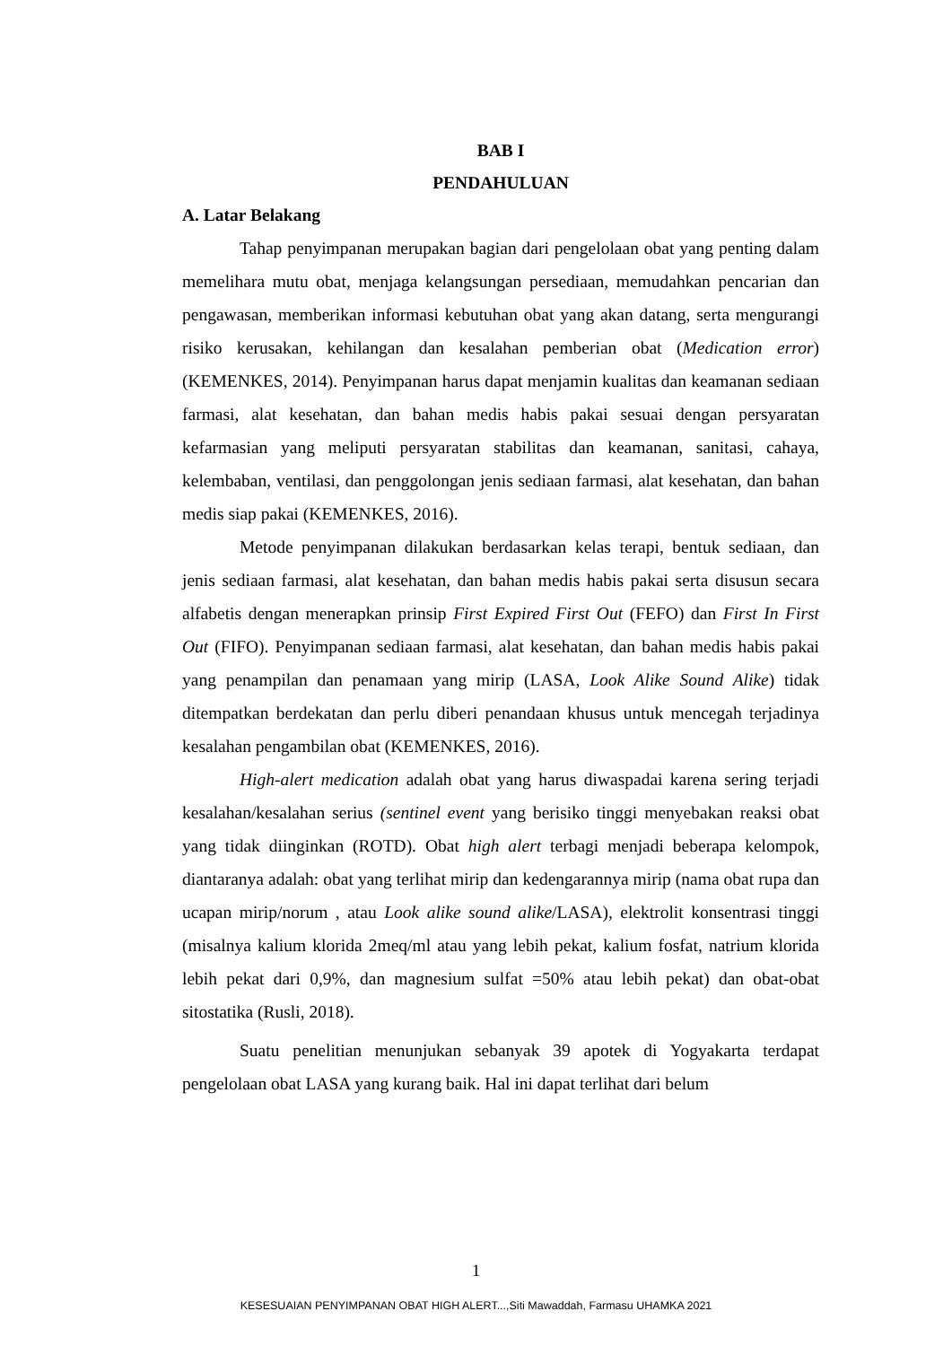BAB I
PENDAHULUAN
A. Latar Belakang
Tahap penyimpanan merupakan bagian dari pengelolaan obat yang penting dalam memelihara mutu obat, menjaga kelangsungan persediaan, memudahkan pencarian dan pengawasan, memberikan informasi kebutuhan obat yang akan datang, serta mengurangi risiko kerusakan, kehilangan dan kesalahan pemberian obat (Medication error) (KEMENKES, 2014). Penyimpanan harus dapat menjamin kualitas dan keamanan sediaan farmasi, alat kesehatan, dan bahan medis habis pakai sesuai dengan persyaratan kefarmasian yang meliputi persyaratan stabilitas dan keamanan, sanitasi, cahaya, kelembaban, ventilasi, dan penggolongan jenis sediaan farmasi, alat kesehatan, dan bahan medis siap pakai (KEMENKES, 2016).
Metode penyimpanan dilakukan berdasarkan kelas terapi, bentuk sediaan, dan jenis sediaan farmasi, alat kesehatan, dan bahan medis habis pakai serta disusun secara alfabetis dengan menerapkan prinsip First Expired First Out (FEFO) dan First In First Out (FIFO). Penyimpanan sediaan farmasi, alat kesehatan, dan bahan medis habis pakai yang penampilan dan penamaan yang mirip (LASA, Look Alike Sound Alike) tidak ditempatkan berdekatan dan perlu diberi penandaan khusus untuk mencegah terjadinya kesalahan pengambilan obat (KEMENKES, 2016).
High-alert medication adalah obat yang harus diwaspadai karena sering terjadi kesalahan/kesalahan serius (sentinel event yang berisiko tinggi menyebakan reaksi obat yang tidak diinginkan (ROTD). Obat high alert terbagi menjadi beberapa kelompok, diantaranya adalah: obat yang terlihat mirip dan kedengarannya mirip (nama obat rupa dan ucapan mirip/norum , atau Look alike sound alike/LASA), elektrolit konsentrasi tinggi (misalnya kalium klorida 2meq/ml atau yang lebih pekat, kalium fosfat, natrium klorida lebih pekat dari 0,9%, dan magnesium sulfat =50% atau lebih pekat) dan obat-obat sitostatika (Rusli, 2018).
Suatu penelitian menunjukan sebanyak 39 apotek di Yogyakarta terdapat pengelolaan obat LASA yang kurang baik. Hal ini dapat terlihat dari belum
1
KESESUAIAN PENYIMPANAN OBAT HIGH ALERT...,Siti Mawaddah, Farmasu UHAMKA 2021